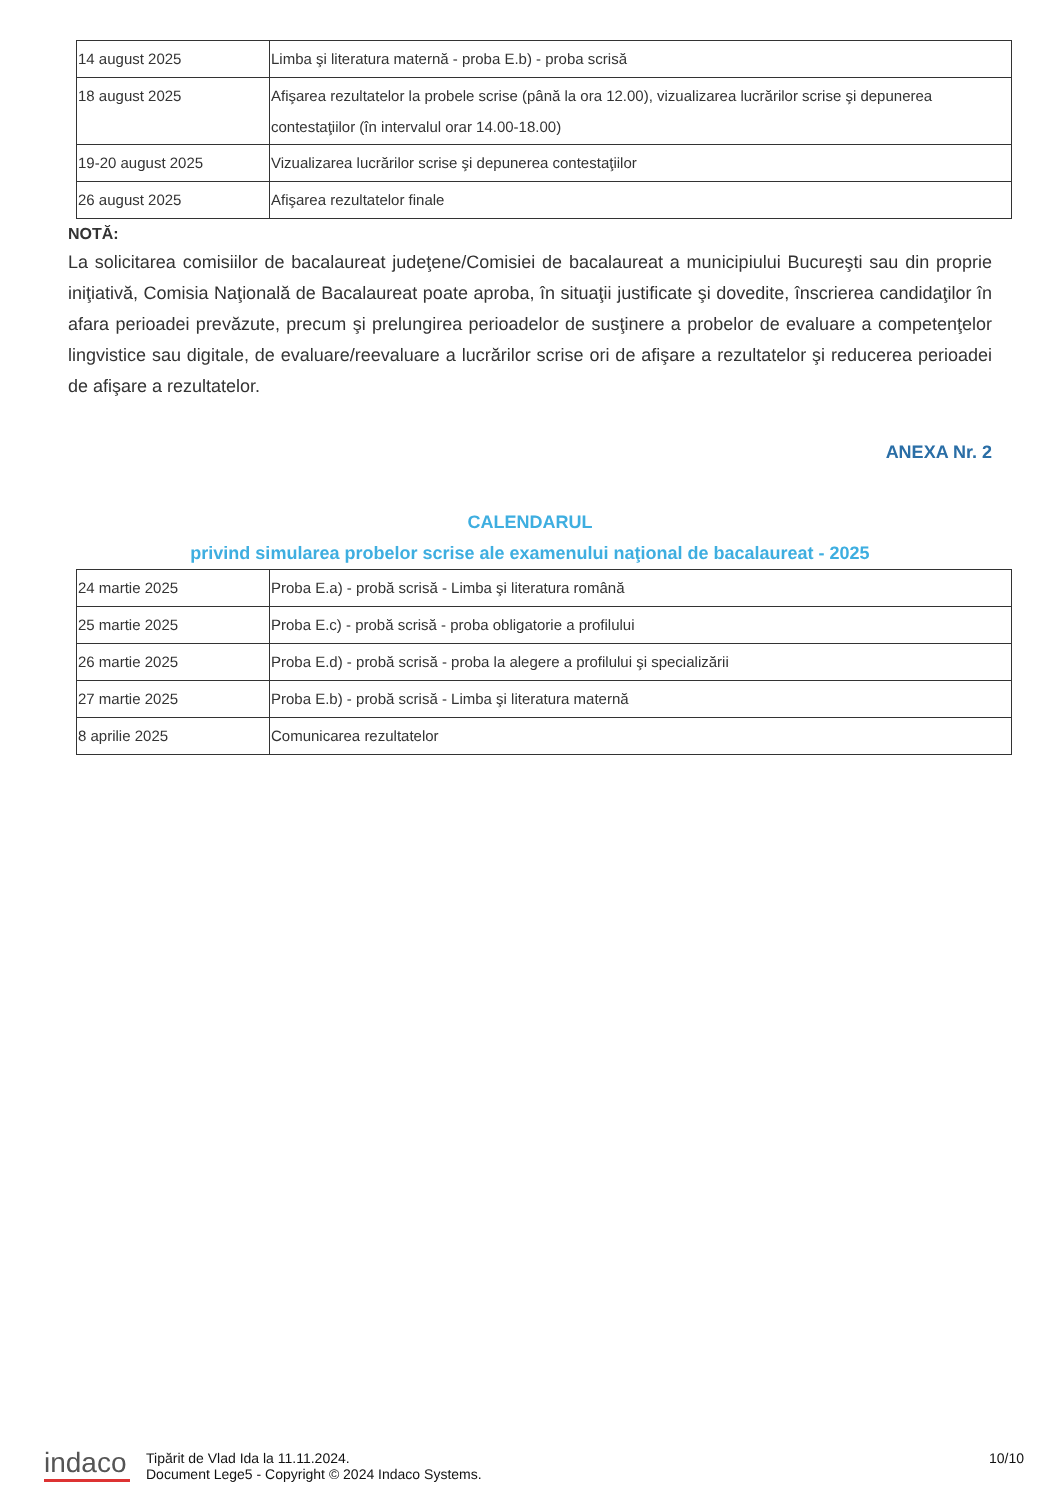| 14 august 2025 | Limba şi literatura maternă - proba E.b) - proba scrisă |
| 18 august 2025 | Afişarea rezultatelor la probele scrise (până la ora 12.00), vizualizarea lucrărilor scrise şi depunerea contestaţiilor (în intervalul orar 14.00-18.00) |
| 19-20 august 2025 | Vizualizarea lucrărilor scrise şi depunerea contestaţiilor |
| 26 august 2025 | Afişarea rezultatelor finale |
NOTĂ:
La solicitarea comisiilor de bacalaureat judeţene/Comisiei de bacalaureat a municipiului Bucureşti sau din proprie iniţiativă, Comisia Naţională de Bacalaureat poate aproba, în situaţii justificate şi dovedite, înscrierea candidaţilor în afara perioadei prevăzute, precum şi prelungirea perioadelor de susţinere a probelor de evaluare a competenţelor lingvistice sau digitale, de evaluare/reevaluare a lucrărilor scrise ori de afişare a rezultatelor şi reducerea perioadei de afişare a rezultatelor.
ANEXA Nr. 2
CALENDARUL
privind simularea probelor scrise ale examenului naţional de bacalaureat - 2025
| 24 martie 2025 | Proba E.a) - probă scrisă - Limba şi literatura română |
| 25 martie 2025 | Proba E.c) - probă scrisă - proba obligatorie a profilului |
| 26 martie 2025 | Proba E.d) - probă scrisă - proba la alegere a profilului şi specializării |
| 27 martie 2025 | Proba E.b) - probă scrisă - Limba şi literatura maternă |
| 8 aprilie 2025 | Comunicarea rezultatelor |
indaco
Tipărit de Vlad Ida la 11.11.2024.
Document Lege5 - Copyright © 2024 Indaco Systems.
10/10